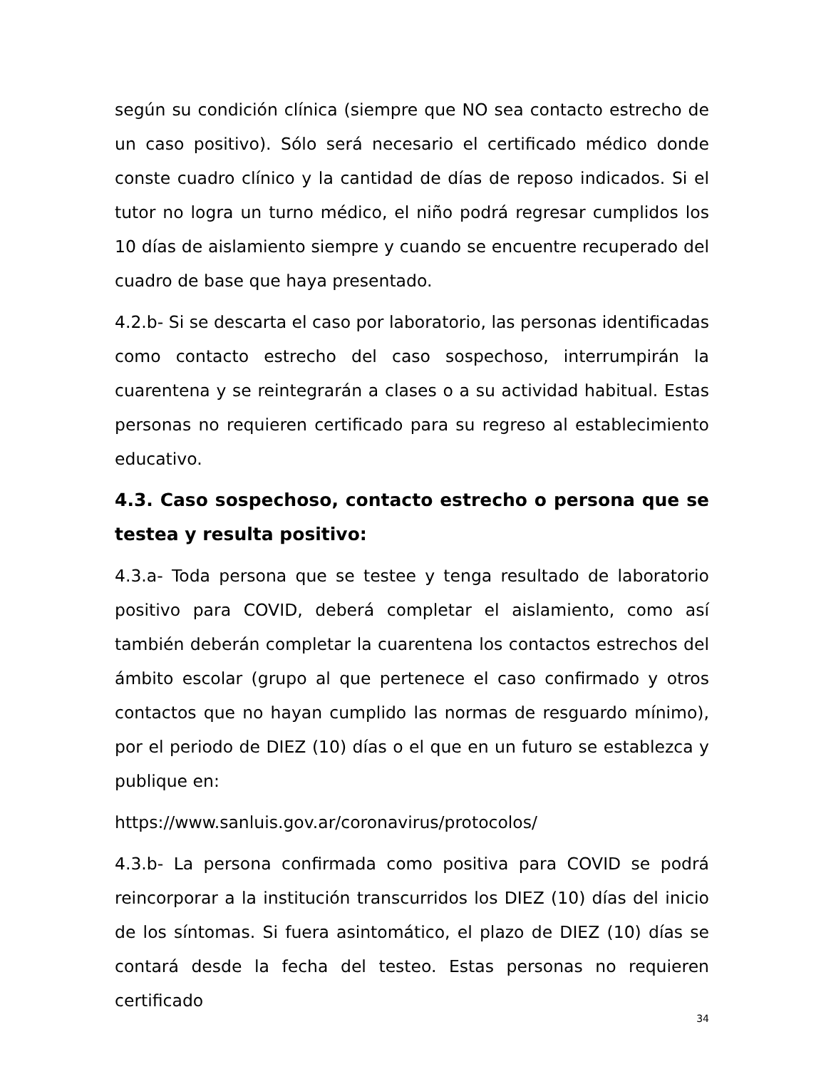según su condición clínica (siempre que NO sea contacto estrecho de un caso positivo). Sólo será necesario el certificado médico donde conste cuadro clínico y la cantidad de días de reposo indicados. Si el tutor no logra un turno médico, el niño podrá regresar cumplidos los 10 días de aislamiento siempre y cuando se encuentre recuperado del cuadro de base que haya presentado.
4.2.b- Si se descarta el caso por laboratorio, las personas identificadas como contacto estrecho del caso sospechoso, interrumpirán la cuarentena y se reintegrarán a clases o a su actividad habitual. Estas personas no requieren certificado para su regreso al establecimiento educativo.
4.3. Caso sospechoso, contacto estrecho o persona que se testea y resulta positivo:
4.3.a- Toda persona que se testee y tenga resultado de laboratorio positivo para COVID, deberá completar el aislamiento, como así también deberán completar la cuarentena los contactos estrechos del ámbito escolar (grupo al que pertenece el caso confirmado y otros contactos que no hayan cumplido las normas de resguardo mínimo), por el periodo de DIEZ (10) días o el que en un futuro se establezca y publique en:
https://www.sanluis.gov.ar/coronavirus/protocolos/
4.3.b- La persona confirmada como positiva para COVID se podrá reincorporar a la institución transcurridos los DIEZ (10) días del inicio de los síntomas. Si fuera asintomático, el plazo de DIEZ (10) días se contará desde la fecha del testeo. Estas personas no requieren certificado
34